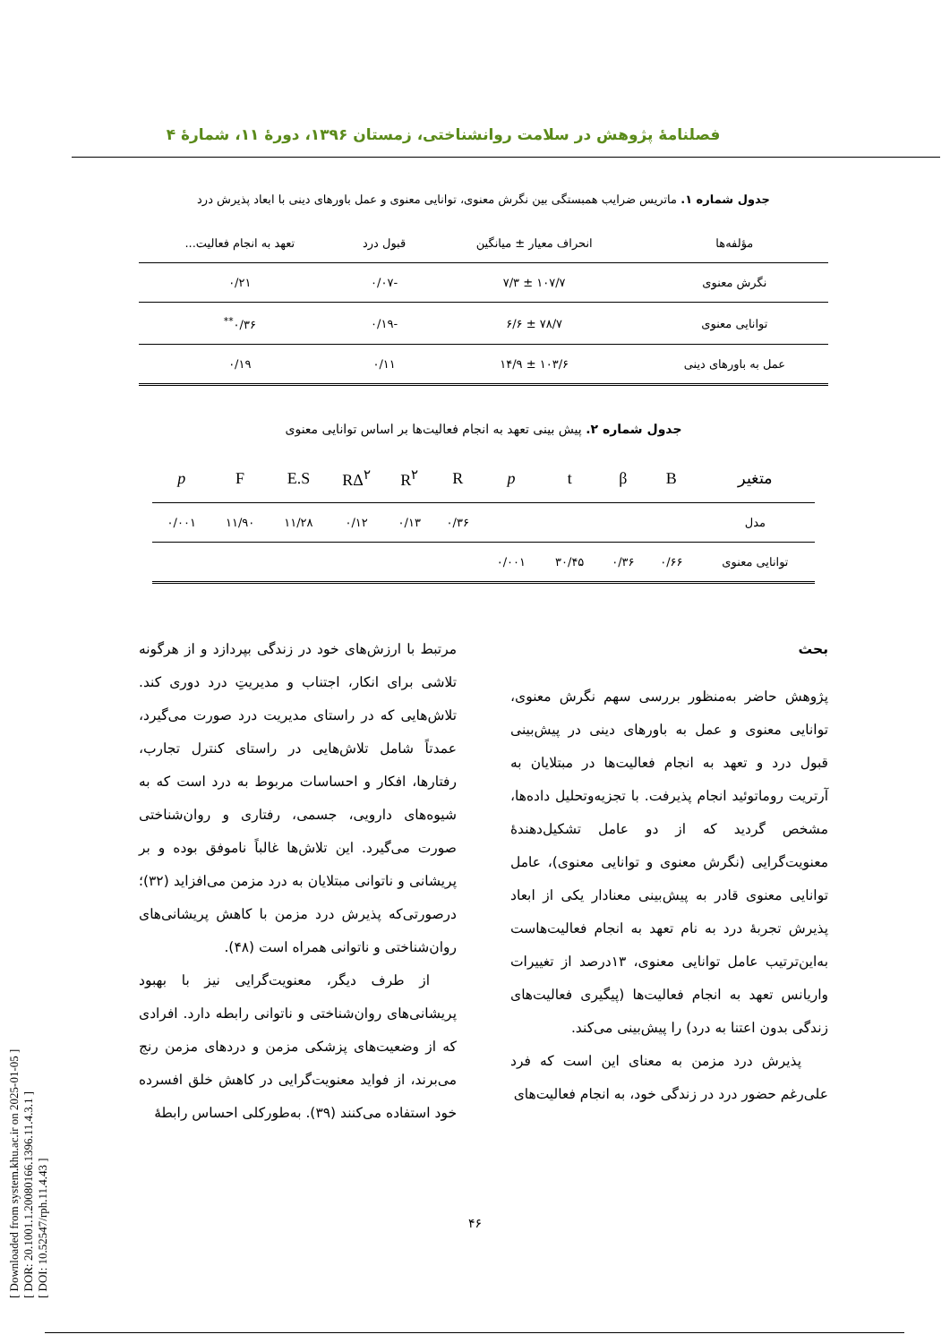[ Downloaded from system.khu.ac.ir on 2025-01-05 ]
[ DOR: 20.1001.1.20080166.1396.11.4.3.1 ]
[ DOI: 10.52547/rph.11.4.43 ]
فصلنامهٔ پژوهش در سلامت روانشناختی، زمستان ۱۳۹۶، دورهٔ ۱۱، شمارهٔ ۴
جدول شماره ۱. ماتریس ضرایب همبستگی بین نگرش معنوی، توانایی معنوی و عمل باورهای دینی با ابعاد پذیرش درد
| مؤلفه‌ها | انحراف معیار ± میانگین | قبول درد | تعهد به انجام فعالیت... |
| --- | --- | --- | --- |
| نگرش معنوی | ۱۰۷/۷ ± ۷/۳ | -۰/۰۷ | ۰/۲۱ |
| توانایی معنوی | ۷۸/۷ ± ۶/۶ | -۰/۱۹ | ۰/۳۶<sup>**</sup> |
| عمل به باورهای دینی | ۱۰۳/۶ ± ۱۴/۹ | ۰/۱۱ | ۰/۱۹ |
جدول شماره ۲. پیش بینی تعهد به انجام فعالیت‌ها بر اساس توانایی معنوی
| متغیر | B | β | t | p | R | R<sup>۲</sup> | RΔ<sup>۲</sup> | E.S | F | p |
| --- | --- | --- | --- | --- | --- | --- | --- | --- | --- | --- |
| مدل | | | | | ۰/۳۶ | ۰/۱۳ | ۰/۱۲ | ۱۱/۲۸ | ۱۱/۹۰ | ۰/۰۰۱ |
| توانایی معنوی | ۰/۶۶ | ۰/۳۶ | ۳۰/۴۵ | ۰/۰۰۱ | | | | | | |
بحث
پژوهش حاضر به‌منظور بررسی سهم نگرش معنوی، توانایی معنوی و عمل به باورهای دینی در پیش‌بینی قبول درد و تعهد به انجام فعالیت‌ها در مبتلایان به آرتریت روماتوئید انجام پذیرفت. با تجزیه‌وتحلیل داده‌ها، مشخص گردید که از دو عامل تشکیل‌دهندهٔ معنویت‌گرایی (نگرش معنوی و توانایی معنوی)، عامل توانایی معنوی قادر به پیش‌بینی معنادار یکی از ابعاد پذیرش تجربهٔ درد به نام تعهد به انجام فعالیت‌هاست به‌این‌ترتیب عامل توانایی معنوی، ۱۳درصد از تغییرات واریانس تعهد به انجام فعالیت‌ها (پیگیری فعالیت‌های زندگی بدون اعتنا به درد) را پیش‌بینی می‌کند.
پذیرش درد مزمن به معنای این است که فرد علی‌رغم حضور درد در زندگی خود، به انجام فعالیت‌های
مرتبط با ارزش‌های خود در زندگی بپردازد و از هرگونه تلاشی برای انکار، اجتناب و مدیریتِ درد دوری کند. تلاش‌هایی که در راستای مدیریت درد صورت می‌گیرد، عمدتاً شامل تلاش‌هایی در راستای کنترل تجارب، رفتارها، افکار و احساسات مربوط به درد است که به شیوه‌های دارویی، جسمی، رفتاری و روان‌شناختی صورت می‌گیرد. این تلاش‌ها غالباً ناموفق بوده و بر پریشانی و ناتوانی مبتلایان به درد مزمن می‌افزاید (۳۲)؛ درصورتی‌که پذیرش درد مزمن با کاهش پریشانی‌های روان‌شناختی و ناتوانی همراه است (۴۸).
از طرف دیگر، معنویت‌گرایی نیز با بهبود پریشانی‌های روان‌شناختی و ناتوانی رابطه دارد. افرادی که از وضعیت‌های پزشکی مزمن و دردهای مزمن رنج می‌برند، از فواید معنویت‌گرایی در کاهش خلق افسرده خود استفاده می‌کنند (۳۹). به‌طورکلی احساس رابطهٔ
۴۶